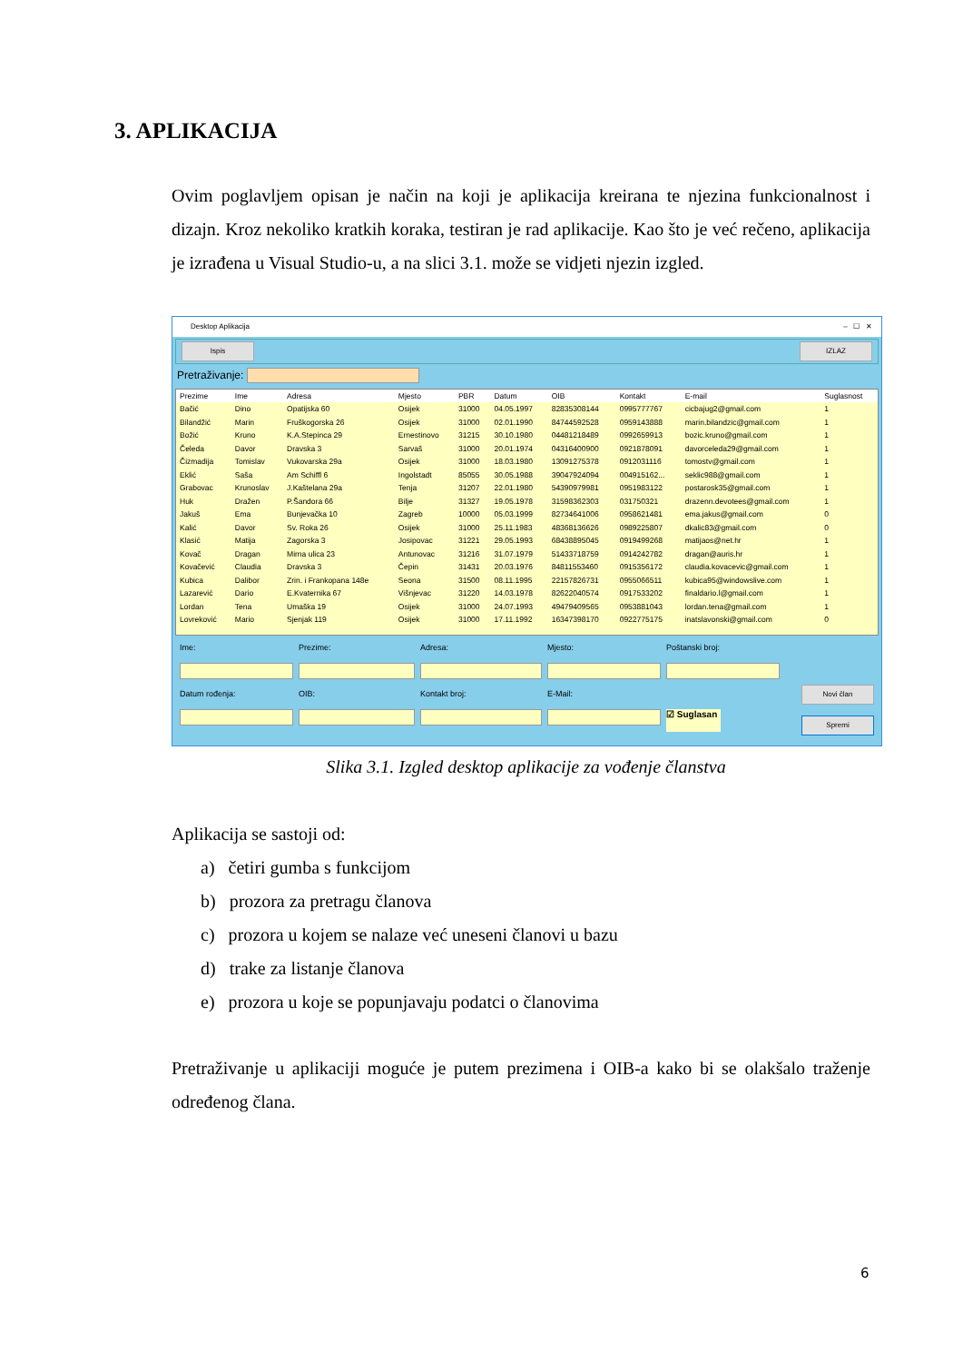3. APLIKACIJA
Ovim poglavljem opisan je način na koji je aplikacija kreirana te njezina funkcionalnost i dizajn. Kroz nekoliko kratkih koraka, testiran je rad aplikacije. Kao što je već rečeno, aplikacija je izrađena u Visual Studio-u, a na slici 3.1. može se vidjeti njezin izgled.
Desktop Aplikacija – ☐ ✕
Ispis IZLAZ
Pretraživanje:
| Prezime | Ime | Adresa | Mjesto | PBR | Datum | OIB | Kontakt | E-mail | Suglasnost |
| --- | --- | --- | --- | --- | --- | --- | --- | --- | --- |
| Bačić | Dino | Opatijska 60 | Osijek | 31000 | 04.05.1997 | 82835308144 | 0995777767 | cicbajug2@gmail.com | 1 |
| Bilandžić | Marin | Fruškogorska 26 | Osijek | 31000 | 02.01.1990 | 84744592528 | 0959143888 | marin.bilandzic@gmail.com | 1 |
| Božić | Kruno | K.A.Stepinca 29 | Ernestinovo | 31215 | 30.10.1980 | 04481218489 | 0992659913 | bozic.kruno@gmail.com | 1 |
| Čeleda | Davor | Dravska 3 | Sarvaš | 31000 | 20.01.1974 | 04316400900 | 0921878091 | davorceleda29@gmail.com | 1 |
| Čizmadija | Tomislav | Vukovarska 29a | Osijek | 31000 | 18.03.1980 | 13091275378 | 0912031116 | tomostv@gmail.com | 1 |
| Eklić | Saša | Am Schiffl 6 | Ingolstadt | 85055 | 30.05.1988 | 39047924094 | 004915162... | seklic988@gmail.com | 1 |
| Grabovac | Krunoslav | J.Kaštelana 29a | Tenja | 31207 | 22.01.1980 | 54390979981 | 0951983122 | postarosk35@gmail.com | 1 |
| Huk | Dražen | P.Šandora 66 | Bilje | 31327 | 19.05.1978 | 31598362303 | 031750321 | drazenn.devotees@gmail.com | 1 |
| Jakuš | Ema | Bunjevačka 10 | Zagreb | 10000 | 05.03.1999 | 82734641006 | 0958621481 | ema.jakus@gmail.com | 0 |
| Kalić | Davor | Sv. Roka 26 | Osijek | 31000 | 25.11.1983 | 48368136626 | 0989225807 | dkalic83@gmail.com | 0 |
| Klasić | Matija | Zagorska 3 | Josipovac | 31221 | 29.05.1993 | 68438895045 | 0919499268 | matijaos@net.hr | 1 |
| Kovač | Dragan | Mirna ulica 23 | Antunovac | 31216 | 31.07.1979 | 51433718759 | 0914242782 | dragan@auris.hr | 1 |
| Kovačević | Claudia | Dravska 3 | Čepin | 31431 | 20.03.1976 | 84811553460 | 0915356172 | claudia.kovacevic@gmail.com | 1 |
| Kubica | Dalibor | Zrin. i Frankopana 148e | Seona | 31500 | 08.11.1995 | 22157826731 | 0955066511 | kubica95@windowslive.com | 1 |
| Lazarević | Dario | E.Kvaternika 67 | Višnjevac | 31220 | 14.03.1978 | 82622040574 | 0917533202 | finaldario.l@gmail.com | 1 |
| Lordan | Tena | Umaška 19 | Osijek | 31000 | 24.07.1993 | 49479409565 | 0953881043 | lordan.tena@gmail.com | 1 |
| Lovreković | Mario | Sjenjak 119 | Osijek | 31000 | 17.11.1992 | 16347398170 | 0922775175 | inatslavonski@gmail.com | 0 |
Ime:
Prezime:
Adresa:
Mjesto:
Poštanski broj:
Datum rođenja:
OIB:
Kontakt broj:
E-Mail:
☑ Suglasan
Novi član
Spremi
Slika 3.1. Izgled desktop aplikacije za vođenje članstva
Aplikacija se sastoji od:
a) četiri gumba s funkcijom
b) prozora za pretragu članova
c) prozora u kojem se nalaze već uneseni članovi u bazu
d) trake za listanje članova
e) prozora u koje se popunjavaju podatci o članovima
Pretraživanje u aplikaciji moguće je putem prezimena i OIB-a kako bi se olakšalo traženje određenog člana.
6